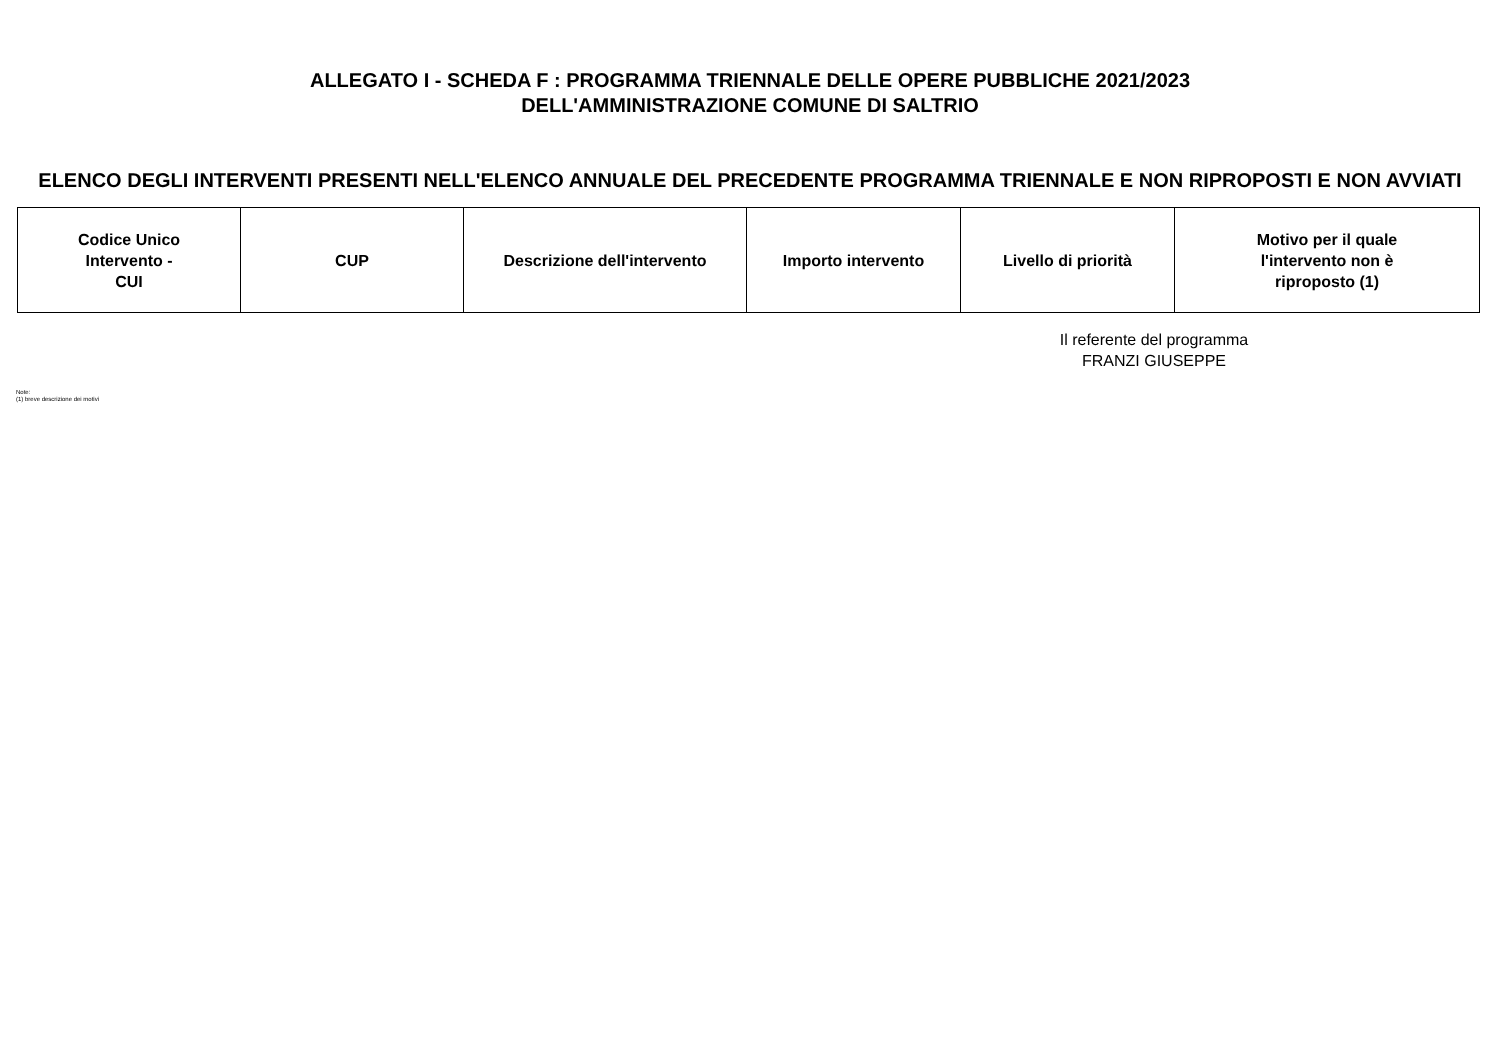ALLEGATO I - SCHEDA F : PROGRAMMA TRIENNALE DELLE OPERE PUBBLICHE 2021/2023
DELL'AMMINISTRAZIONE COMUNE DI SALTRIO
ELENCO DEGLI INTERVENTI PRESENTI NELL'ELENCO ANNUALE DEL PRECEDENTE PROGRAMMA TRIENNALE E NON RIPROPOSTI E NON AVVIATI
| Codice Unico Intervento - CUI | CUP | Descrizione dell'intervento | Importo intervento | Livello di priorità | Motivo per il quale l'intervento non è riproposto (1) |
| --- | --- | --- | --- | --- | --- |
Il referente del programma
FRANZI GIUSEPPE
Note:
(1) breve descrizione dei motivi